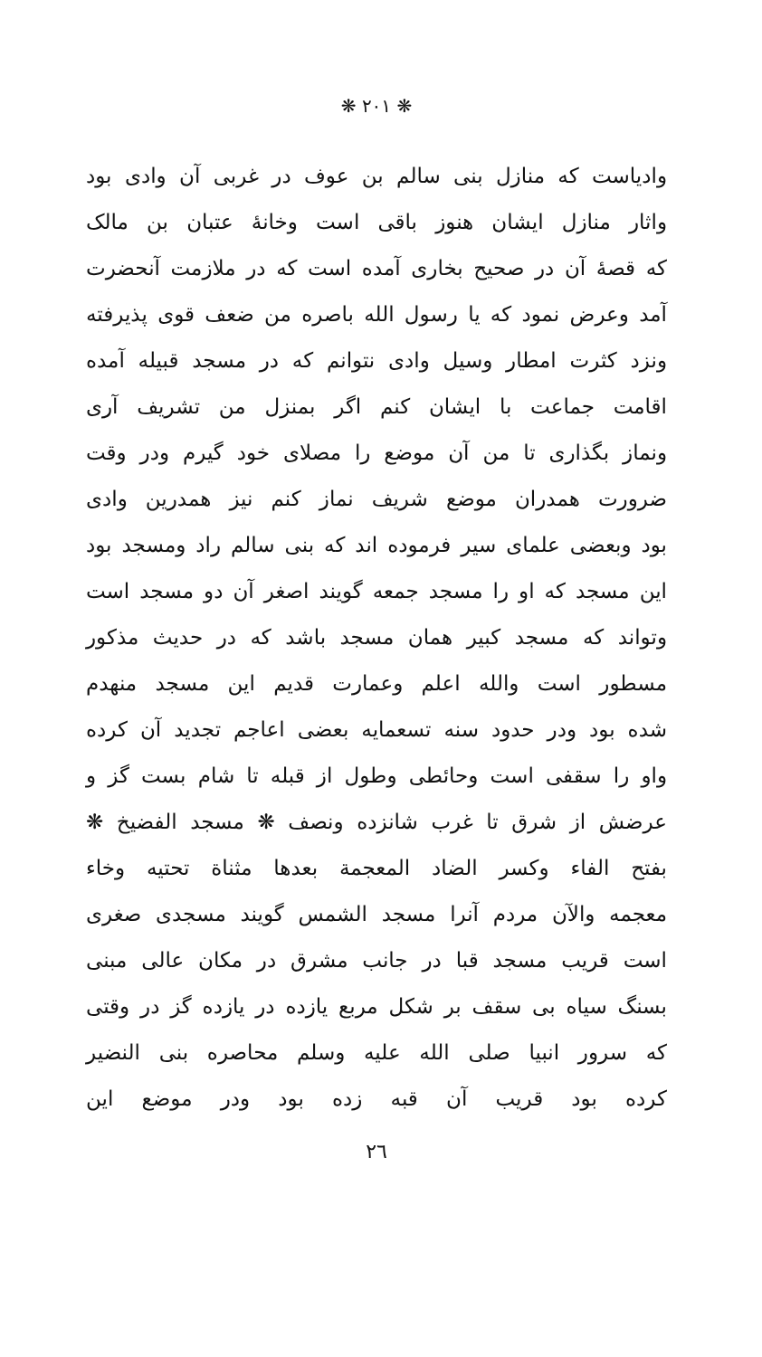❋ ٢٠١ ❋
وادیاست که منازل بنی سالم بن عوف در غربی آن وادی بود
واثار منازل ایشان هنوز باقی است وخانهٔ عتبان بن مالک
که قصهٔ آن در صحیح بخاری آمده است که در ملازمت آنحضرت
آمد وعرض نمود که یا رسول الله باصره من ضعف قوی پذیرفته
ونزد کثرت امطار وسیل وادی نتوانم که در مسجد قبیله آمده
اقامت جماعت با ایشان کنم اگر بمنزل من تشریف آری
ونماز بگذاری تا من آن موضع را مصلای خود گیرم ودر وقت
ضرورت همدران موضع شریف نماز کنم نیز همدرین وادی
بود وبعضی علمای سیر فرموده اند که بنی سالم راد ومسجد بود
این مسجد که او را مسجد جمعه گویند اصغر آن دو مسجد است
وتواند که مسجد کبیر همان مسجد باشد که در حدیث مذکور
مسطور است والله اعلم وعمارت قدیم این مسجد منهدم
شده بود ودر حدود سنه تسعمایه بعضی اعاجم تجدید آن کرده
واو را سقفی است وحائطی وطول از قبله تا شام بست گز و
عرضش از شرق تا غرب شانزده ونصف ❋ مسجد الفضیخ ❋
بفتح الفاء وکسر الضاد المعجمة بعدها مثناة تحتیه وخاء
معجمه والآن مردم آنرا مسجد الشمس گویند مسجدی صغری
است قریب مسجد قبا در جانب مشرق در مکان عالی مبنی
بسنگ سیاه بی سقف بر شکل مربع یازده در یازده گز در وقتی
که سرور انبیا صلی الله علیه وسلم محاصره بنی النضیر
کرده بود قریب آن قبه زده بود ودر موضع این
٢٦